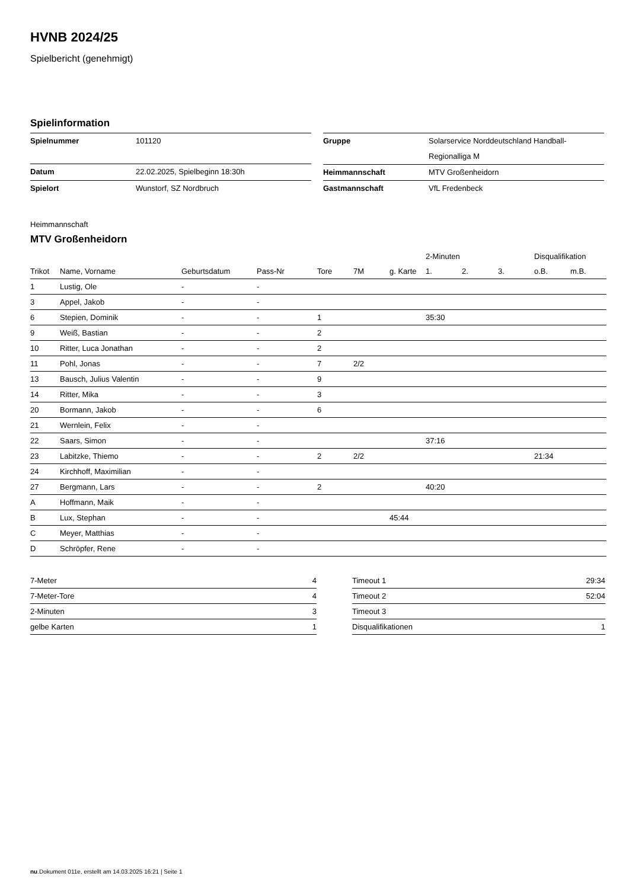HVNB 2024/25
Spielbericht (genehmigt)
Spielinformation
| Spielnummer | 101120 |
| Datum | 22.02.2025, Spielbeginn 18:30h |
| Spielort | Wunstorf, SZ Nordbruch |
| Gruppe | Solarservice Norddeutschland Handball-Regionalliga M |
| Heimmannschaft | MTV Großenheidorn |
| Gastmannschaft | VfL Fredenbeck |
Heimmannschaft
MTV Großenheidorn
| | | | | | | | 2-Minuten | | | Disqualifikation | |
| --- | --- | --- | --- | --- | --- | --- | --- | --- | --- | --- | --- |
| Trikot | Name, Vorname | Geburtsdatum | Pass-Nr | Tore | 7M | g. Karte | 1. | 2. | 3. | o.B. | m.B. |
| 1 | Lustig, Ole | - | - | | | | | | | | |
| 3 | Appel, Jakob | - | - | | | | | | | | |
| 6 | Stepien, Dominik | - | - | 1 | | | 35:30 | | | | |
| 9 | Weiß, Bastian | - | - | 2 | | | | | | | |
| 10 | Ritter, Luca Jonathan | - | - | 2 | | | | | | | |
| 11 | Pohl, Jonas | - | - | 7 | 2/2 | | | | | | |
| 13 | Bausch, Julius Valentin | - | - | 9 | | | | | | | |
| 14 | Ritter, Mika | - | - | 3 | | | | | | | |
| 20 | Bormann, Jakob | - | - | 6 | | | | | | | |
| 21 | Wernlein, Felix | - | - | | | | | | | | |
| 22 | Saars, Simon | - | - | | | | 37:16 | | | | |
| 23 | Labitzke, Thiemo | - | - | 2 | 2/2 | | | | | 21:34 | |
| 24 | Kirchhoff, Maximilian | - | - | | | | | | | | |
| 27 | Bergmann, Lars | - | - | 2 | | | 40:20 | | | | |
| A | Hoffmann, Maik | - | - | | | | | | | | |
| B | Lux, Stephan | - | - | | | 45:44 | | | | | |
| C | Meyer, Matthias | - | - | | | | | | | | |
| D | Schröpfer, Rene | - | - | | | | | | | | |
| 7-Meter | 4 |
| 7-Meter-Tore | 4 |
| 2-Minuten | 3 |
| gelbe Karten | 1 |
| Timeout 1 | 29:34 |
| Timeout 2 | 52:04 |
| Timeout 3 | |
| Disqualifikationen | 1 |
nu.Dokument 011e, erstellt am 14.03.2025 16:21 | Seite 1